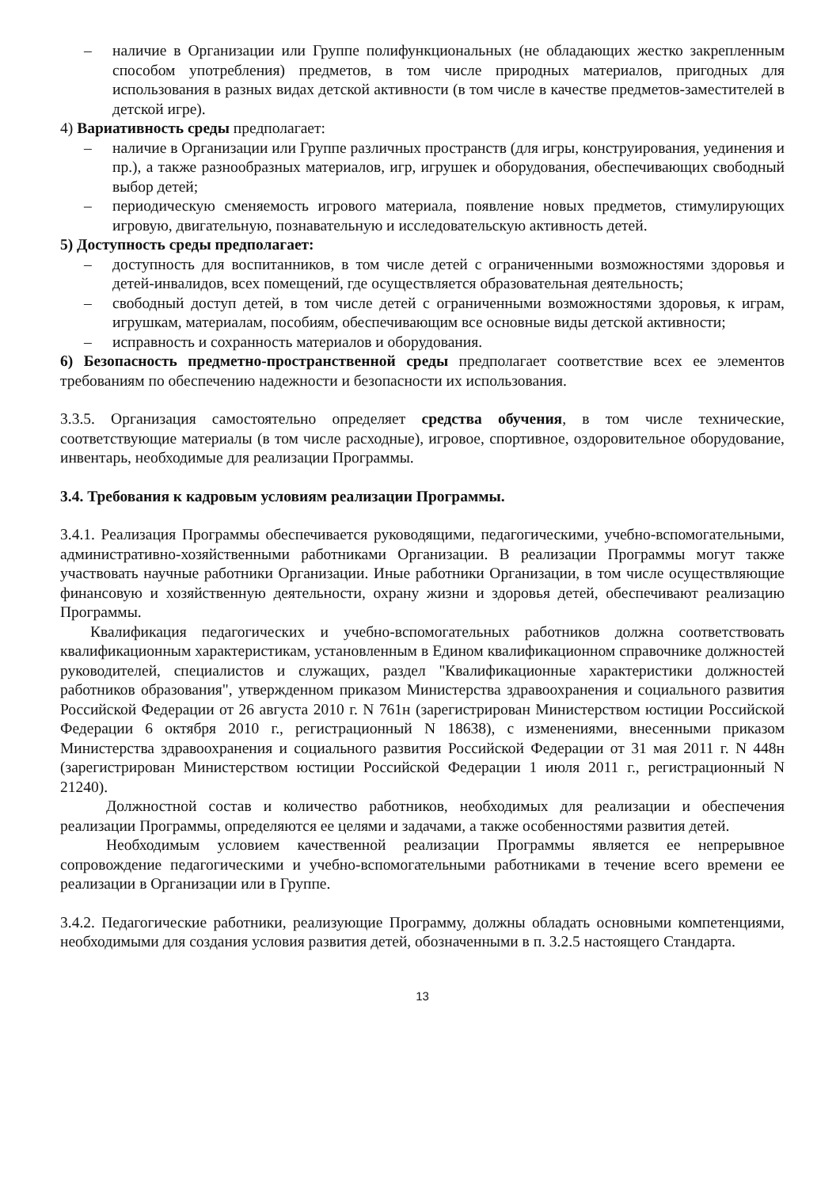– наличие в Организации или Группе полифункциональных (не обладающих жестко закрепленным способом употребления) предметов, в том числе природных материалов, пригодных для использования в разных видах детской активности (в том числе в качестве предметов-заместителей в детской игре).
4) Вариативность среды предполагает:
– наличие в Организации или Группе различных пространств (для игры, конструирования, уединения и пр.), а также разнообразных материалов, игр, игрушек и оборудования, обеспечивающих свободный выбор детей;
– периодическую сменяемость игрового материала, появление новых предметов, стимулирующих игровую, двигательную, познавательную и исследовательскую активность детей.
5) Доступность среды предполагает:
– доступность для воспитанников, в том числе детей с ограниченными возможностями здоровья и детей-инвалидов, всех помещений, где осуществляется образовательная деятельность;
– свободный доступ детей, в том числе детей с ограниченными возможностями здоровья, к играм, игрушкам, материалам, пособиям, обеспечивающим все основные виды детской активности;
– исправность и сохранность материалов и оборудования.
6) Безопасность предметно-пространственной среды предполагает соответствие всех ее элементов требованиям по обеспечению надежности и безопасности их использования.
3.3.5. Организация самостоятельно определяет средства обучения, в том числе технические, соответствующие материалы (в том числе расходные), игровое, спортивное, оздоровительное оборудование, инвентарь, необходимые для реализации Программы.
3.4. Требования к кадровым условиям реализации Программы.
3.4.1. Реализация Программы обеспечивается руководящими, педагогическими, учебно-вспомогательными, административно-хозяйственными работниками Организации. В реализации Программы могут также участвовать научные работники Организации. Иные работники Организации, в том числе осуществляющие финансовую и хозяйственную деятельности, охрану жизни и здоровья детей, обеспечивают реализацию Программы.
Квалификация педагогических и учебно-вспомогательных работников должна соответствовать квалификационным характеристикам, установленным в Едином квалификационном справочнике должностей руководителей, специалистов и служащих, раздел "Квалификационные характеристики должностей работников образования", утвержденном приказом Министерства здравоохранения и социального развития Российской Федерации от 26 августа 2010 г. N 761н (зарегистрирован Министерством юстиции Российской Федерации 6 октября 2010 г., регистрационный N 18638), с изменениями, внесенными приказом Министерства здравоохранения и социального развития Российской Федерации от 31 мая 2011 г. N 448н (зарегистрирован Министерством юстиции Российской Федерации 1 июля 2011 г., регистрационный N 21240).
Должностной состав и количество работников, необходимых для реализации и обеспечения реализации Программы, определяются ее целями и задачами, а также особенностями развития детей.
Необходимым условием качественной реализации Программы является ее непрерывное сопровождение педагогическими и учебно-вспомогательными работниками в течение всего времени ее реализации в Организации или в Группе.
3.4.2. Педагогические работники, реализующие Программу, должны обладать основными компетенциями, необходимыми для создания условия развития детей, обозначенными в п. 3.2.5 настоящего Стандарта.
13